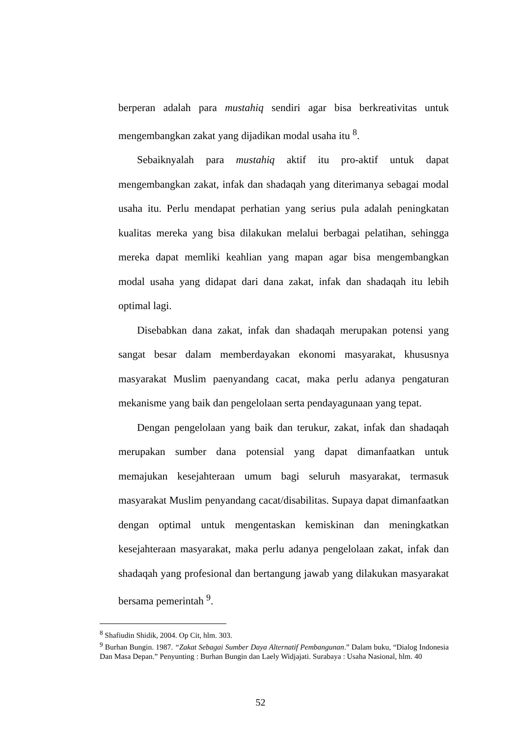berperan adalah para mustahiq sendiri agar bisa berkreativitas untuk mengembangkan zakat yang dijadikan modal usaha itu <sup>8</sup>.
Sebaiknyalah para mustahiq aktif itu pro-aktif untuk dapat mengembangkan zakat, infak dan shadaqah yang diterimanya sebagai modal usaha itu. Perlu mendapat perhatian yang serius pula adalah peningkatan kualitas mereka yang bisa dilakukan melalui berbagai pelatihan, sehingga mereka dapat memliki keahlian yang mapan agar bisa mengembangkan modal usaha yang didapat dari dana zakat, infak dan shadaqah itu lebih optimal lagi.
Disebabkan dana zakat, infak dan shadaqah merupakan potensi yang sangat besar dalam memberdayakan ekonomi masyarakat, khususnya masyarakat Muslim paenyandang cacat, maka perlu adanya pengaturan mekanisme yang baik dan pengelolaan serta pendayagunaan yang tepat.
Dengan pengelolaan yang baik dan terukur, zakat, infak dan shadaqah merupakan sumber dana potensial yang dapat dimanfaatkan untuk memajukan kesejahteraan umum bagi seluruh masyarakat, termasuk masyarakat Muslim penyandang cacat/disabilitas. Supaya dapat dimanfaatkan dengan optimal untuk mengentaskan kemiskinan dan meningkatkan kesejahteraan masyarakat, maka perlu adanya pengelolaan zakat, infak dan shadaqah yang profesional dan bertangung jawab yang dilakukan masyarakat bersama pemerintah <sup>9</sup>.
<sup>8</sup> Shafiudin Shidik, 2004. Op Cit, hlm. 303.
<sup>9</sup> Burhan Bungin. 1987. “Zakat Sebagai Sumber Daya Alternatif Pembangunan.” Dalam buku, “Dialog Indonesia Dan Masa Depan.” Penyunting : Burhan Bungin dan Laely Widjajati. Surabaya : Usaha Nasional, hlm. 40
52